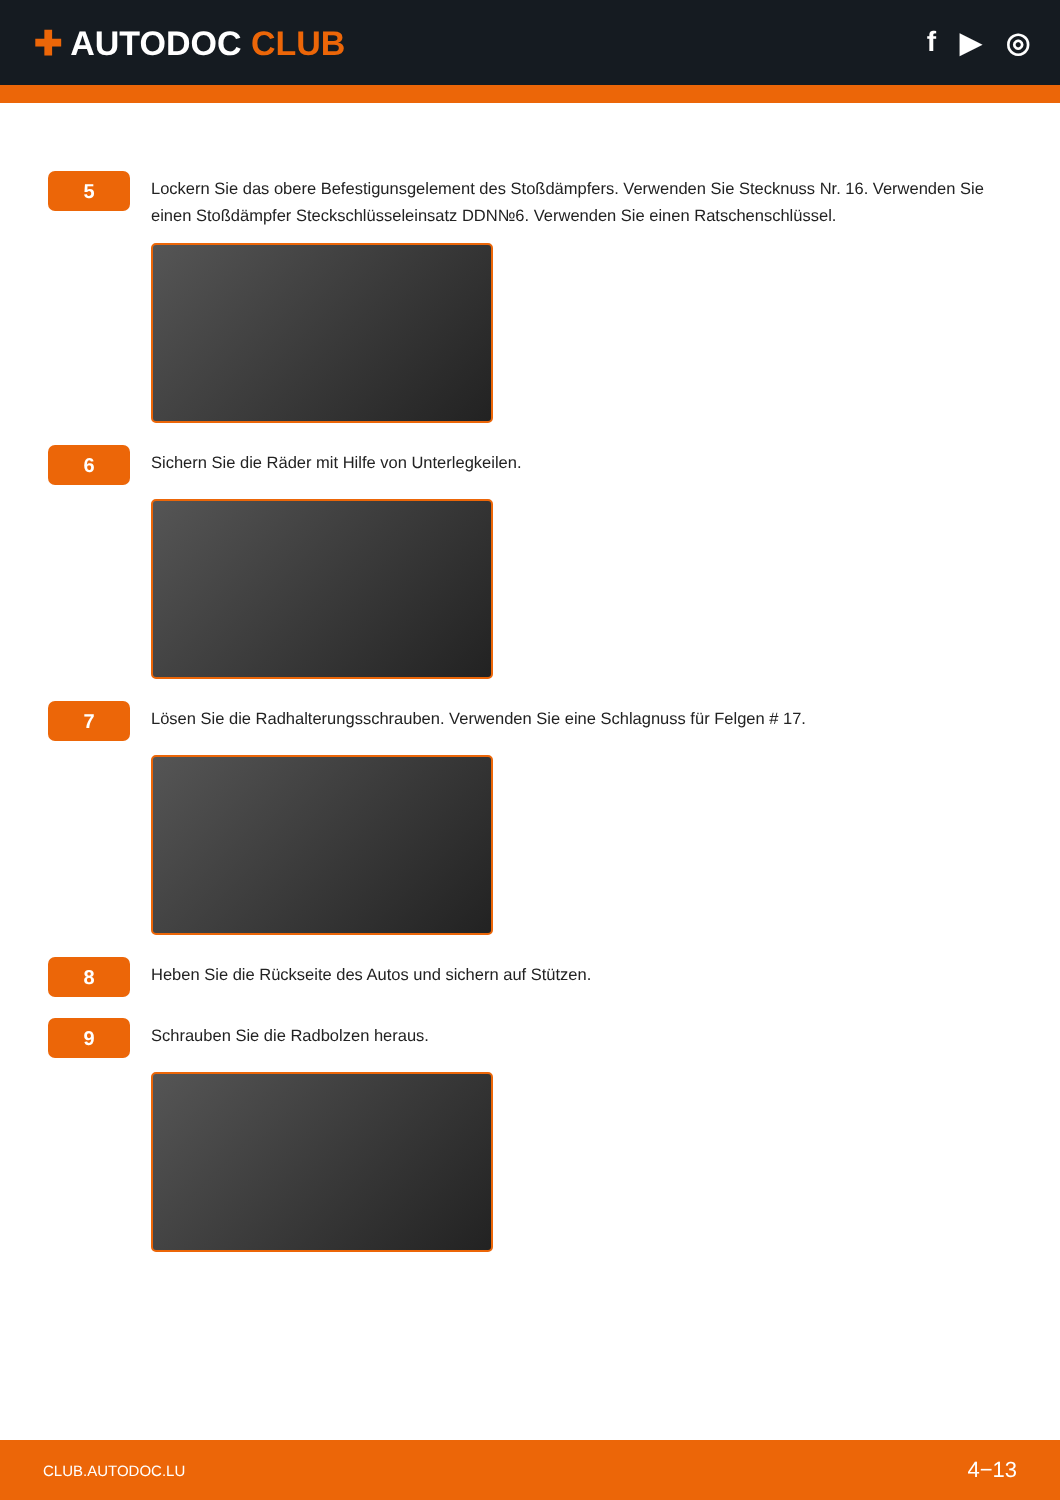✚ AUTODOC CLUB
f ▶ ◎
5
Lockern Sie das obere Befestigunsgelement des Stoßdämpfers. Verwenden Sie Stecknuss Nr. 16. Verwenden Sie einen Stoßdämpfer Steckschlüsseleinsatz DDN№6. Verwenden Sie einen Ratschenschlüssel.
6
Sichern Sie die Räder mit Hilfe von Unterlegkeilen.
7
Lösen Sie die Radhalterungsschrauben. Verwenden Sie eine Schlagnuss für Felgen # 17.
8
Heben Sie die Rückseite des Autos und sichern auf Stützen.
9
Schrauben Sie die Radbolzen heraus.
CLUB.AUTODOC.LU 4−13